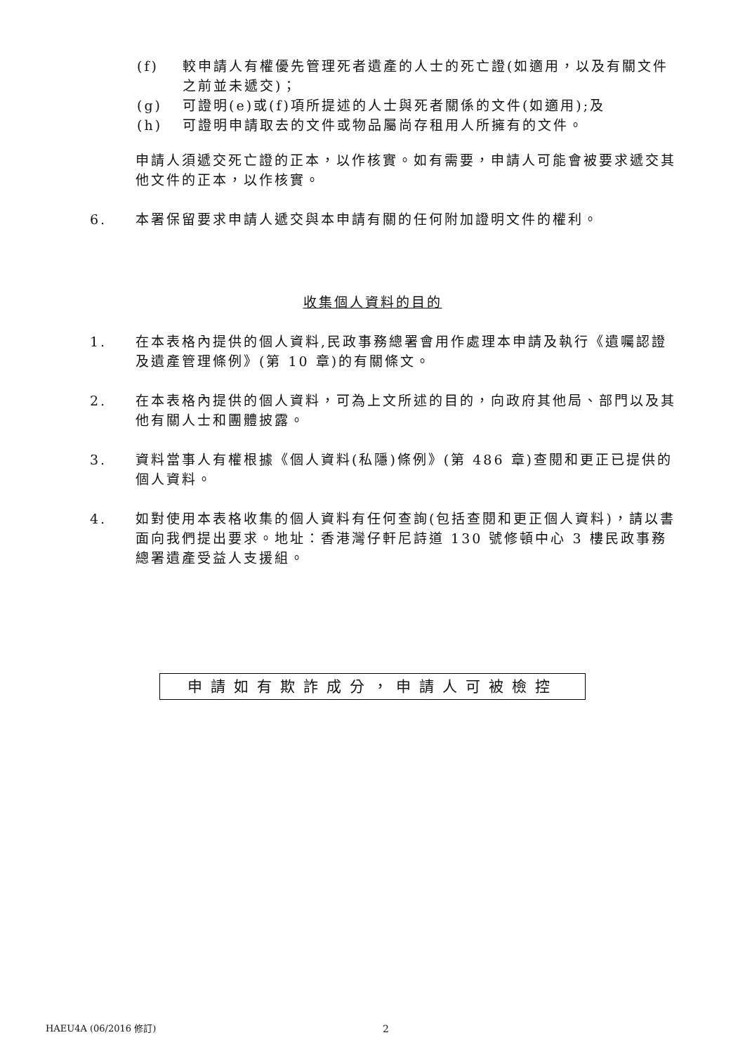(f) 較申請人有權優先管理死者遺產的人士的死亡證(如適用，以及有關文件之前並未遞交)；
(g) 可證明(e)或(f)項所提述的人士與死者關係的文件(如適用);及
(h) 可證明申請取去的文件或物品屬尚存租用人所擁有的文件。
申請人須遞交死亡證的正本，以作核實。如有需要，申請人可能會被要求遞交其他文件的正本，以作核實。
6. 本署保留要求申請人遞交與本申請有關的任何附加證明文件的權利。
收集個人資料的目的
1. 在本表格內提供的個人資料,民政事務總署會用作處理本申請及執行《遺囑認證及遺產管理條例》(第 10 章)的有關條文。
2. 在本表格內提供的個人資料，可為上文所述的目的，向政府其他局、部門以及其他有關人士和團體披露。
3. 資料當事人有權根據《個人資料(私隱)條例》(第 486 章)查閱和更正已提供的個人資料。
4. 如對使用本表格收集的個人資料有任何查詢(包括查閱和更正個人資料)，請以書面向我們提出要求。地址：香港灣仔軒尼詩道 130 號修頓中心 3 樓民政事務總署遺產受益人支援組。
申請如有欺詐成分，申請人可被檢控
HAEU4A (06/2016 修訂) 2